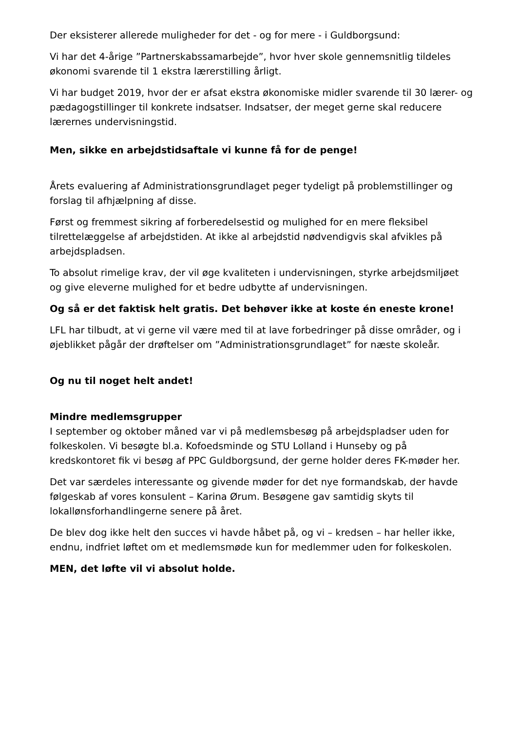Der eksisterer allerede muligheder for det - og for mere - i Guldborgsund:
Vi har det 4-årige ”Partnerskabssamarbejde”, hvor hver skole gennemsnitlig til­deles økonomi svarende til 1 ekstra lærerstilling årligt.
Vi har budget 2019, hvor der er afsat ekstra økonomiske midler svarende til 30 lærer- og pædagogstillinger til konkrete indsatser. Indsatser, der meget gerne skal reducere lærernes undervisningstid.
Men, sikke en arbejdstidsaftale vi kunne få for de penge!
Årets evaluering af Administrationsgrundlaget peger tydeligt på problemstillin­ger og forslag til afhjælpning af disse.
Først og fremmest sikring af forberedelsestid og mulighed for en mere fleksibel tilrettelæggelse af arbejdstiden. At ikke al arbejdstid nødvendigvis skal afvikles på arbejdspladsen.
To absolut rimelige krav, der vil øge kvaliteten i undervisningen, styrke ar­bejdsmiljøet og give eleverne mulighed for et bedre udbytte af undervisningen.
Og så er det faktisk helt gratis. Det behøver ikke at koste én eneste krone!
LFL har tilbudt, at vi gerne vil være med til at lave forbedringer på disse områ­der, og i øjeblikket pågår der drøftelser om ”Administrationsgrundlaget” for næ­ste skoleår.
Og nu til noget helt andet!
Mindre medlemsgrupper
I september og oktober måned var vi på medlemsbesøg på arbejdspladser uden for folkeskolen. Vi besøgte bl.a. Kofoedsminde og STU Lolland i Hunseby og på kredskontoret fik vi besøg af PPC Guldborgsund, der gerne holder deres FK-møder her.
Det var særdeles interessante og givende møder for det nye formandskab, der havde følgeskab af vores konsulent – Karina Ørum. Besøgene gav samtidig skyts til lokallønsforhandlingerne senere på året.
De blev dog ikke helt den succes vi havde håbet på, og vi – kredsen – har heller ikke, endnu, indfriet løftet om et medlemsmøde kun for medlemmer uden for folkeskolen.
MEN, det løfte vil vi absolut holde.